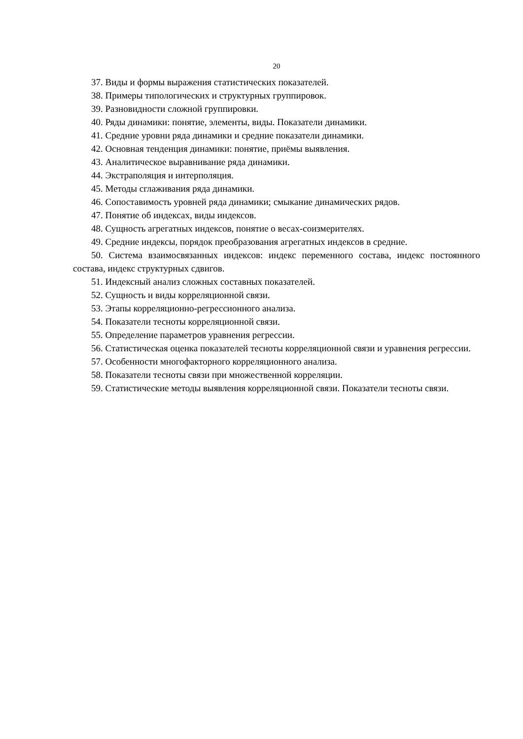20
37. Виды и формы выражения статистических показателей.
38. Примеры типологических и структурных группировок.
39. Разновидности сложной группировки.
40. Ряды динамики: понятие, элементы, виды. Показатели динамики.
41. Средние уровни ряда динамики и средние показатели динамики.
42. Основная тенденция динамики: понятие, приёмы выявления.
43. Аналитическое выравнивание ряда динамики.
44. Экстраполяция и интерполяция.
45. Методы сглаживания ряда динамики.
46. Сопоставимость уровней ряда динамики; смыкание динамических рядов.
47. Понятие об индексах, виды индексов.
48. Сущность агрегатных индексов, понятие о весах-соизмерителях.
49. Средние индексы, порядок преобразования агрегатных индексов в средние.
50. Система взаимосвязанных индексов: индекс переменного состава, индекс постоянного состава, индекс структурных сдвигов.
51. Индексный анализ сложных составных показателей.
52. Сущность и виды корреляционной связи.
53. Этапы корреляционно-регрессионного анализа.
54. Показатели тесноты корреляционной связи.
55. Определение параметров уравнения регрессии.
56. Статистическая оценка показателей тесноты корреляционной связи и уравнения регрессии.
57. Особенности многофакторного корреляционного анализа.
58. Показатели тесноты связи при множественной корреляции.
59. Статистические методы выявления корреляционной связи. Показатели тесноты связи.